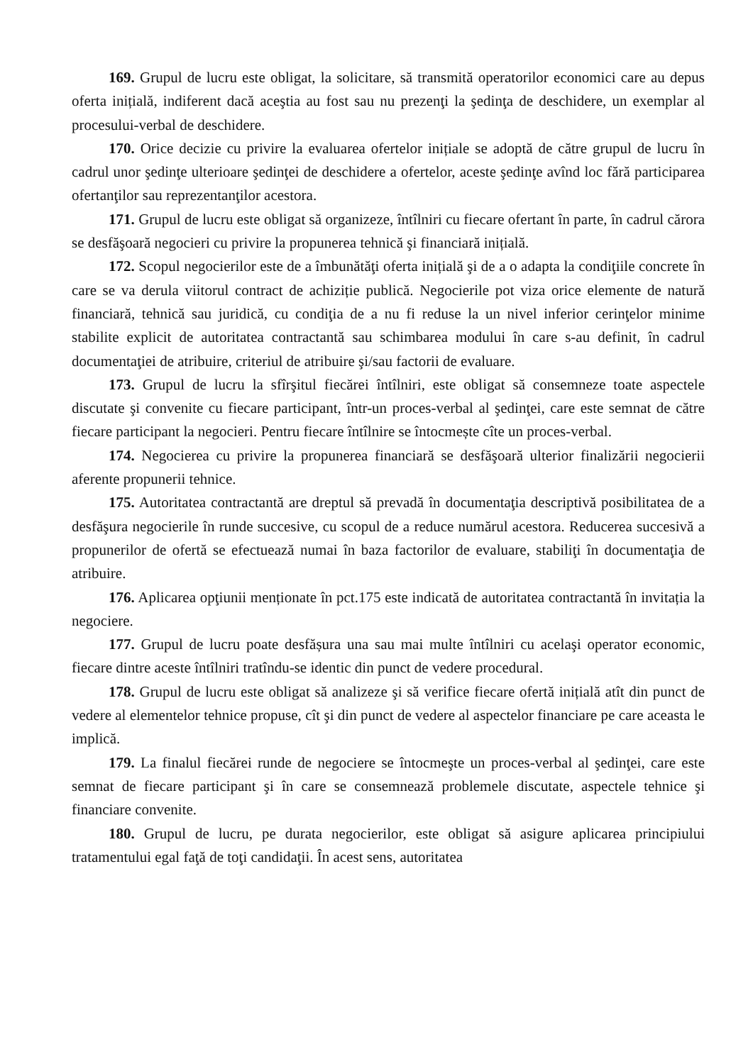169. Grupul de lucru este obligat, la solicitare, să transmită operatorilor economici care au depus oferta inițială, indiferent dacă aceştia au fost sau nu prezenţi la şedinţa de deschidere, un exemplar al procesului-verbal de deschidere.
170. Orice decizie cu privire la evaluarea ofertelor inițiale se adoptă de către grupul de lucru în cadrul unor şedinţe ulterioare şedinţei de deschidere a ofertelor, aceste şedinţe avînd loc fără participarea ofertanţilor sau reprezentanţilor acestora.
171. Grupul de lucru este obligat să organizeze, întîlniri cu fiecare ofertant în parte, în cadrul cărora se desfăşoară negocieri cu privire la propunerea tehnică şi financiară inițială.
172. Scopul negocierilor este de a îmbunătăţi oferta inițială şi de a o adapta la condiţiile concrete în care se va derula viitorul contract de achiziție publică. Negocierile pot viza orice elemente de natură financiară, tehnică sau juridică, cu condiţia de a nu fi reduse la un nivel inferior cerinţelor minime stabilite explicit de autoritatea contractantă sau schimbarea modului în care s-au definit, în cadrul documentaţiei de atribuire, criteriul de atribuire şi/sau factorii de evaluare.
173. Grupul de lucru la sfîrşitul fiecărei întîlniri, este obligat să consemneze toate aspectele discutate şi convenite cu fiecare participant, într-un proces-verbal al şedinţei, care este semnat de către fiecare participant la negocieri. Pentru fiecare întîlnire se întocmește cîte un proces-verbal.
174. Negocierea cu privire la propunerea financiară se desfăşoară ulterior finalizării negocierii aferente propunerii tehnice.
175. Autoritatea contractantă are dreptul să prevadă în documentaţia descriptivă posibilitatea de a desfăşura negocierile în runde succesive, cu scopul de a reduce numărul acestora. Reducerea succesivă a propunerilor de ofertă se efectuează numai în baza factorilor de evaluare, stabiliţi în documentaţia de atribuire.
176. Aplicarea opţiunii menționate în pct.175 este indicată de autoritatea contractantă în invitația la negociere.
177. Grupul de lucru poate desfășura una sau mai multe întîlniri cu acelaşi operator economic, fiecare dintre aceste întîlniri tratîndu-se identic din punct de vedere procedural.
178. Grupul de lucru este obligat să analizeze şi să verifice fiecare ofertă inițială atît din punct de vedere al elementelor tehnice propuse, cît şi din punct de vedere al aspectelor financiare pe care aceasta le implică.
179. La finalul fiecărei runde de negociere se întocmeşte un proces-verbal al şedinţei, care este semnat de fiecare participant şi în care se consemnează problemele discutate, aspectele tehnice şi financiare convenite.
180. Grupul de lucru, pe durata negocierilor, este obligat să asigure aplicarea principiului tratamentului egal faţă de toţi candidaţii. În acest sens, autoritatea